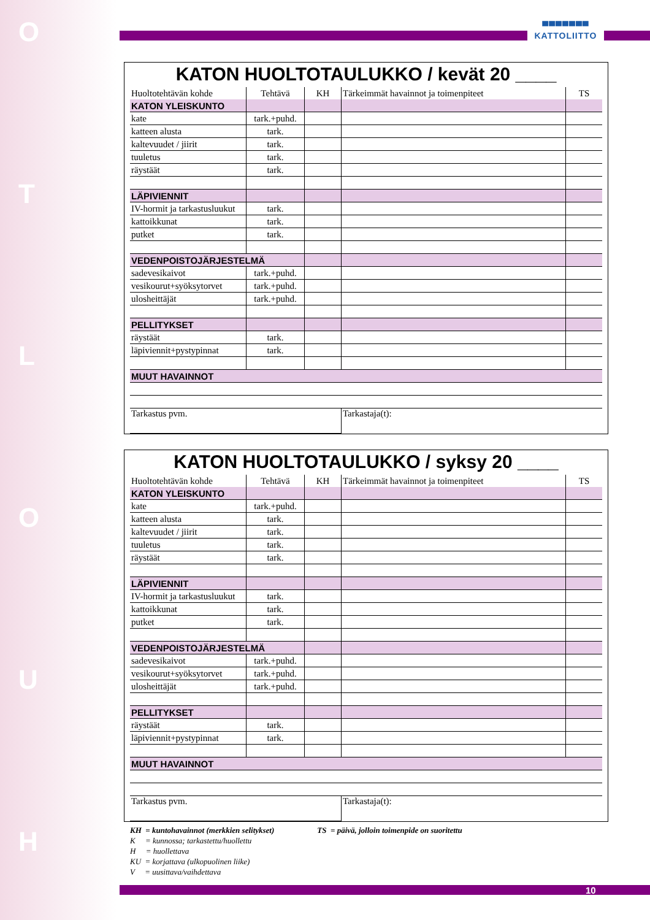O
T
L
O
U
H
▀▀▀▀▀▀▀
KATTOLIITTO
KATON HUOLTOTAULUKKO / kevät 20 ____
| Huoltotehtävän kohde | Tehtävä | KH | Tärkeimmät havainnot ja toimenpiteet | TS |
| KATON YLEISKUNTO | | | | |
| kate | tark.+puhd. | | | |
| katteen alusta | tark. | | | |
| kaltevuudet / jiirit | tark. | | | |
| tuuletus | tark. | | | |
| räystäät | tark. | | | |
| LÄPIVIENNIT | | | | |
| IV-hormit ja tarkastusluukut | tark. | | | |
| kattoikkunat | tark. | | | |
| putket | tark. | | | |
| VEDENPOISTOJÄRJESTELMÄ | | | | |
| sadevesikaivot | tark.+puhd. | | | |
| vesikourut+syöksytorvet | tark.+puhd. | | | |
| ulosheittäjät | tark.+puhd. | | | |
| PELLITYKSET | | | | |
| räystäät | tark. | | | |
| läpiviennit+pystypinnat | tark. | | | |
| MUUT HAVAINNOT | | | | |
| Tarkastus pvm. | | | Tarkastaja(t): | |
KATON HUOLTOTAULUKKO / syksy 20 ____
| Huoltotehtävän kohde | Tehtävä | KH | Tärkeimmät havainnot ja toimenpiteet | TS |
| KATON YLEISKUNTO | | | | |
| kate | tark.+puhd. | | | |
| katteen alusta | tark. | | | |
| kaltevuudet / jiirit | tark. | | | |
| tuuletus | tark. | | | |
| räystäät | tark. | | | |
| LÄPIVIENNIT | | | | |
| IV-hormit ja tarkastusluukut | tark. | | | |
| kattoikkunat | tark. | | | |
| putket | tark. | | | |
| VEDENPOISTOJÄRJESTELMÄ | | | | |
| sadevesikaivot | tark.+puhd. | | | |
| vesikourut+syöksytorvet | tark.+puhd. | | | |
| ulosheittäjät | tark.+puhd. | | | |
| PELLITYKSET | | | | |
| räystäät | tark. | | | |
| läpiviennit+pystypinnat | tark. | | | |
| MUUT HAVAINNOT | | | | |
| Tarkastus pvm. | | | Tarkastaja(t): | |
KH = kuntohavainnot (merkkien selitykset) TS = päivä, jolloin toimenpide on suoritettu
K = kunnossa; tarkastettu/huollettu
H = huollettava
KU = korjattava (ulkopuolinen liike)
V = uusittava/vaihdettava
10